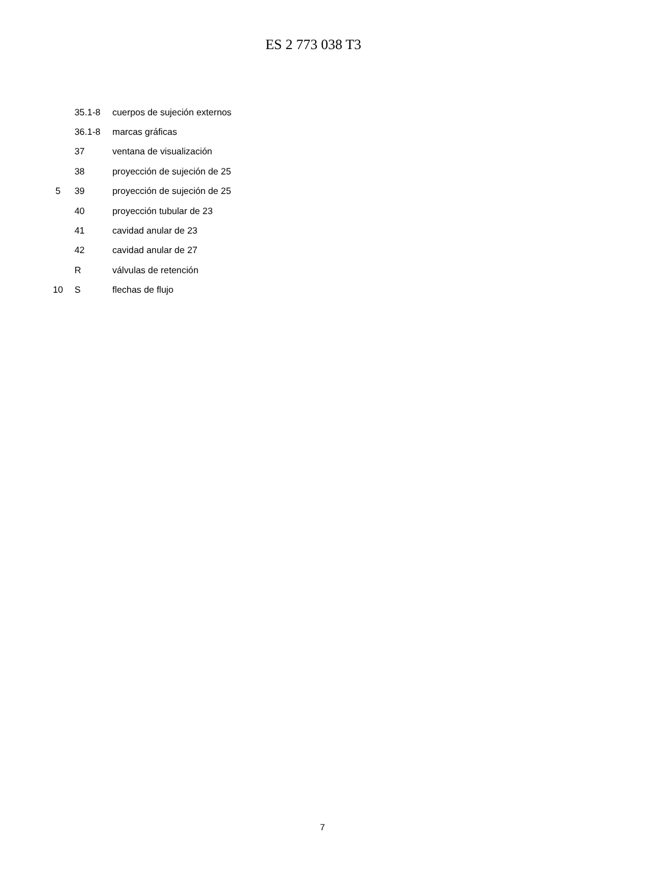ES 2 773 038 T3
| | 35.1-8 | cuerpos de sujeción externos |
| | 36.1-8 | marcas gráficas |
| | 37 | ventana de visualización |
| | 38 | proyección de sujeción de 25 |
| 5 | 39 | proyección de sujeción de 25 |
| | 40 | proyección tubular de 23 |
| | 41 | cavidad anular de 23 |
| | 42 | cavidad anular de 27 |
| | R | válvulas de retención |
| 10 | S | flechas de flujo |
7